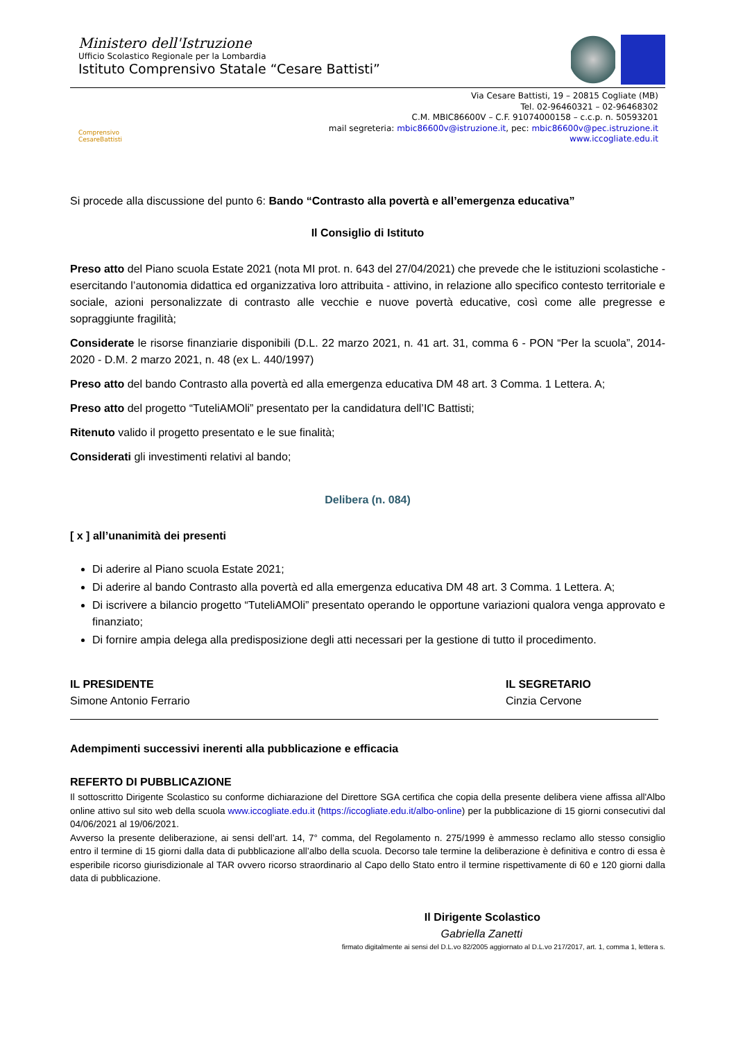Ministero dell'Istruzione
Ufficio Scolastico Regionale per la Lombardia
Istituto Comprensivo Statale “Cesare Battisti”
Comprensivo CesareBattisti
Via Cesare Battisti, 19 – 20815 Cogliate (MB)
Tel. 02-96460321 – 02-96468302
C.M. MBIC86600V – C.F. 91074000158 – c.c.p. n. 50593201
mail segreteria: mbic86600v@istruzione.it, pec: mbic86600v@pec.istruzione.it
www.iccogliate.edu.it
Si procede alla discussione del punto 6: Bando “Contrasto alla povertà e all’emergenza educativa”
Il Consiglio di Istituto
Preso atto del Piano scuola Estate 2021 (nota MI prot. n. 643 del 27/04/2021) che prevede che le istituzioni scolastiche - esercitando l’autonomia didattica ed organizzativa loro attribuita - attivino, in relazione allo specifico contesto territoriale e sociale, azioni personalizzate di contrasto alle vecchie e nuove povertà educative, così come alle pregresse e sopraggiunte fragilità;
Considerate le risorse finanziarie disponibili (D.L. 22 marzo 2021, n. 41 art. 31, comma 6 - PON “Per la scuola”, 2014-2020 - D.M. 2 marzo 2021, n. 48 (ex L. 440/1997)
Preso atto del bando Contrasto alla povertà ed alla emergenza educativa DM 48 art. 3 Comma. 1 Lettera. A;
Preso atto del progetto “TuteliAMOli” presentato per la candidatura dell’IC Battisti;
Ritenuto valido il progetto presentato e le sue finalità;
Considerati gli investimenti relativi al bando;
Delibera (n. 084)
[ x ] all’unanimità dei presenti
Di aderire al Piano scuola Estate 2021;
Di aderire al bando Contrasto alla povertà ed alla emergenza educativa DM 48 art. 3 Comma. 1 Lettera. A;
Di iscrivere a bilancio progetto “TuteliAMOli” presentato operando le opportune variazioni qualora venga approvato e finanziato;
Di fornire ampia delega alla predisposizione degli atti necessari per la gestione di tutto il procedimento.
IL PRESIDENTE
Simone Antonio Ferrario
IL SEGRETARIO
Cinzia Cervone
Adempimenti successivi inerenti alla pubblicazione e efficacia
REFERTO DI PUBBLICAZIONE
Il sottoscritto Dirigente Scolastico su conforme dichiarazione del Direttore SGA certifica che copia della presente delibera viene affissa all'Albo online attivo sul sito web della scuola www.iccogliate.edu.it (https://iccogliate.edu.it/albo-online) per la pubblicazione di 15 giorni consecutivi dal 04/06/2021 al 19/06/2021.
Avverso la presente deliberazione, ai sensi dell’art. 14, 7° comma, del Regolamento n. 275/1999 è ammesso reclamo allo stesso consiglio entro il termine di 15 giorni dalla data di pubblicazione all’albo della scuola. Decorso tale termine la deliberazione è definitiva e contro di essa è esperibile ricorso giurisdizionale al TAR ovvero ricorso straordinario al Capo dello Stato entro il termine rispettivamente di 60 e 120 giorni dalla data di pubblicazione.
Il Dirigente Scolastico
Gabriella Zanetti
firmato digitalmente ai sensi del D.L.vo 82/2005 aggiornato al D.L.vo 217/2017, art. 1, comma 1, lettera s.